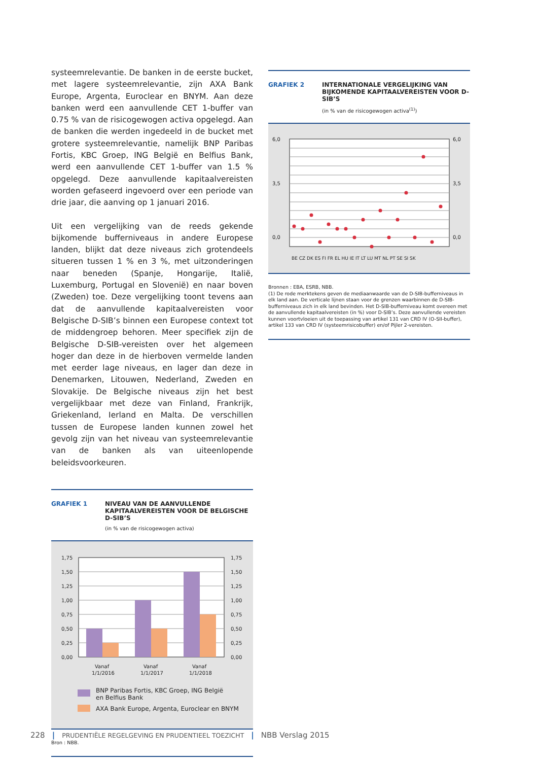systeemrelevantie. De banken in de eerste bucket, met lagere systeemrelevantie, zijn AXA Bank Europe, Argenta, Euroclear en BNYM. Aan deze banken werd een aanvullende CET 1-buffer van 0.75 % van de risicogewogen activa opgelegd. Aan de banken die werden ingedeeld in de bucket met grotere systeemrelevantie, namelijk BNP Paribas Fortis, KBC Groep, ING België en Belfius Bank, werd een aanvullende CET 1-buffer van 1.5 % opgelegd. Deze aanvullende kapitaalvereisten worden gefaseerd ingevoerd over een periode van drie jaar, die aanving op 1 januari 2016.
Uit een vergelijking van de reeds gekende bijkomende bufferniveaus in andere Europese landen, blijkt dat deze niveaus zich grotendeels situeren tussen 1 % en 3 %, met uitzonderingen naar beneden (Spanje, Hongarije, Italië, Luxemburg, Portugal en Slovenië) en naar boven (Zweden) toe. Deze vergelijking toont tevens aan dat de aanvullende kapitaalvereisten voor Belgische D-SIB’s binnen een Europese context tot de middengroep behoren. Meer specifiek zijn de Belgische D-SIB-vereisten over het algemeen hoger dan deze in de hierboven vermelde landen met eerder lage niveaus, en lager dan deze in Denemarken, Litouwen, Nederland, Zweden en Slovakije. De Belgische niveaus zijn het best vergelijkbaar met deze van Finland, Frankrijk, Griekenland, Ierland en Malta. De verschillen tussen de Europese landen kunnen zowel het gevolg zijn van het niveau van systeemrelevantie van de banken als van uiteenlopende beleidsvoorkeuren.
GRAFIEK 1 NIVEAU VAN DE AANVULLENDE KAPITAALVEREISTEN VOOR DE BELGISCHE D-SIB’S
(in % van de risicogewogen activa)
1,75
1,50
1,25
1,00
0,75
0,50
0,25
0,00
1,75
1,50
1,25
1,00
0,75
0,50
0,25
0,00
Vanaf
1/1/2016
Vanaf
1/1/2017
Vanaf
1/1/2018
BNP Paribas Fortis, KBC Groep, ING België
en Belfius Bank
AXA Bank Europe, Argenta, Euroclear en BNYM
Bron : NBB.
GRAFIEK 2 INTERNATIONALE VERGELIJKING VAN BIJKOMENDE KAPITAALVEREISTEN VOOR D-SIB’S
(in % van de risicogewogen activa<sup>(1)</sup>)
6,0
3,5
0,0
6,0
3,5
0,0
BE CZ DK ES FI FR EL HU IE IT LT LU MT NL PT SE SI SK
Bronnen : EBA, ESRB, NBB.
(1) De rode merktekens geven de mediaanwaarde van de D-SIB-bufferniveaus in elk land aan. De verticale lijnen staan voor de grenzen waarbinnen de D-SIB-bufferniveaus zich in elk land bevinden. Het D-SIB-bufferniveau komt overeen met de aanvullende kapitaalvereisten (in %) voor D-SIB’s. Deze aanvullende vereisten kunnen voortvloeien uit de toepassing van artikel 131 van CRD IV (O-SII-buffer), artikel 133 van CRD IV (systeemrisicobuffer) en/of Pijler 2-vereisten.
228 | PRUDENTIËLE REGELGEVING EN PRUDENTIEEL TOEZICHT | NBB Verslag 2015